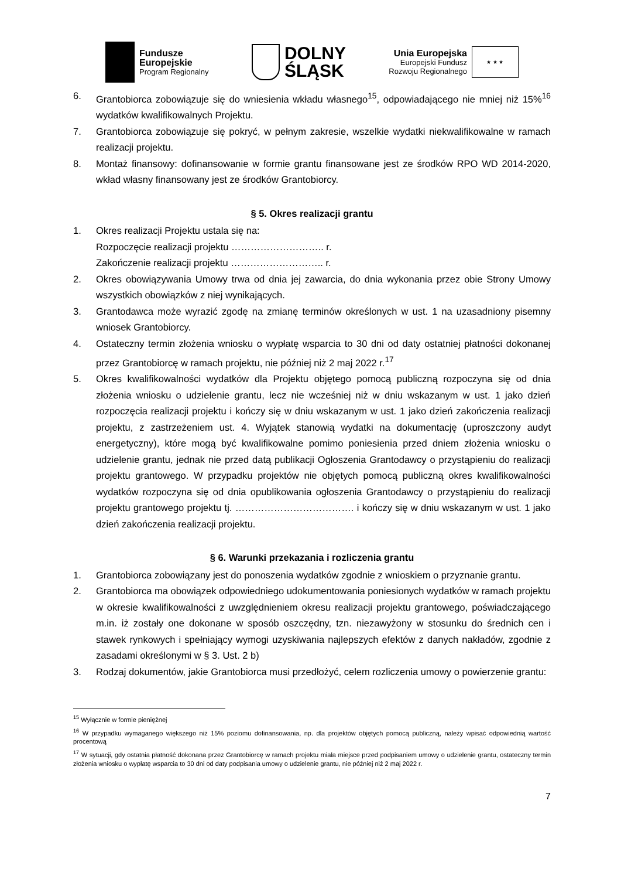Fundusze
Europejskie
Program Regionalny
DOLNY
ŚLĄSK
Unia Europejska
Europejski Fundusz
Rozwoju Regionalnego
★ ★ ★
6. Grantobiorca zobowiązuje się do wniesienia wkładu własnego<sup>15</sup>, odpowiadającego nie mniej niż 15%<sup>16</sup> wydatków kwalifikowalnych Projektu.
7. Grantobiorca zobowiązuje się pokryć, w pełnym zakresie, wszelkie wydatki niekwalifikowalne w ramach realizacji projektu.
8. Montaż finansowy: dofinansowanie w formie grantu finansowane jest ze środków RPO WD 2014-2020, wkład własny finansowany jest ze środków Grantobiorcy.
§ 5. Okres realizacji grantu
1. Okres realizacji Projektu ustala się na:
Rozpoczęcie realizacji projektu ……………………….. r.
Zakończenie realizacji projektu ……………………….. r.
2. Okres obowiązywania Umowy trwa od dnia jej zawarcia, do dnia wykonania przez obie Strony Umowy wszystkich obowiązków z niej wynikających.
3. Grantodawca może wyrazić zgodę na zmianę terminów określonych w ust. 1 na uzasadniony pisemny wniosek Grantobiorcy.
4. Ostateczny termin złożenia wniosku o wypłatę wsparcia to 30 dni od daty ostatniej płatności dokonanej przez Grantobiorcę w ramach projektu, nie później niż 2 maj 2022 r.<sup>17</sup>
5. Okres kwalifikowalności wydatków dla Projektu objętego pomocą publiczną rozpoczyna się od dnia złożenia wniosku o udzielenie grantu, lecz nie wcześniej niż w dniu wskazanym w ust. 1 jako dzień rozpoczęcia realizacji projektu i kończy się w dniu wskazanym w ust. 1 jako dzień zakończenia realizacji projektu, z zastrzeżeniem ust. 4. Wyjątek stanowią wydatki na dokumentację (uproszczony audyt energetyczny), które mogą być kwalifikowalne pomimo poniesienia przed dniem złożenia wniosku o udzielenie grantu, jednak nie przed datą publikacji Ogłoszenia Grantodawcy o przystąpieniu do realizacji projektu grantowego. W przypadku projektów nie objętych pomocą publiczną okres kwalifikowalności wydatków rozpoczyna się od dnia opublikowania ogłoszenia Grantodawcy o przystąpieniu do realizacji projektu grantowego projektu tj. ………………………………. i kończy się w dniu wskazanym w ust. 1 jako dzień zakończenia realizacji projektu.
§ 6. Warunki przekazania i rozliczenia grantu
1. Grantobiorca zobowiązany jest do ponoszenia wydatków zgodnie z wnioskiem o przyznanie grantu.
2. Grantobiorca ma obowiązek odpowiedniego udokumentowania poniesionych wydatków w ramach projektu w okresie kwalifikowalności z uwzględnieniem okresu realizacji projektu grantowego, poświadczającego m.in. iż zostały one dokonane w sposób oszczędny, tzn. niezawyżony w stosunku do średnich cen i stawek rynkowych i spełniający wymogi uzyskiwania najlepszych efektów z danych nakładów, zgodnie z zasadami określonymi w § 3. Ust. 2 b)
3. Rodzaj dokumentów, jakie Grantobiorca musi przedłożyć, celem rozliczenia umowy o powierzenie grantu:
<sup>15</sup> Wyłącznie w formie pieniężnej
<sup>16</sup> W przypadku wymaganego większego niż 15% poziomu dofinansowania, np. dla projektów objętych pomocą publiczną, należy wpisać odpowiednią wartość procentową
<sup>17</sup> W sytuacji, gdy ostatnia płatność dokonana przez Grantobiorcę w ramach projektu miała miejsce przed podpisaniem umowy o udzielenie grantu, ostateczny termin złożenia wniosku o wypłatę wsparcia to 30 dni od daty podpisania umowy o udzielenie grantu, nie później niż 2 maj 2022 r.
7